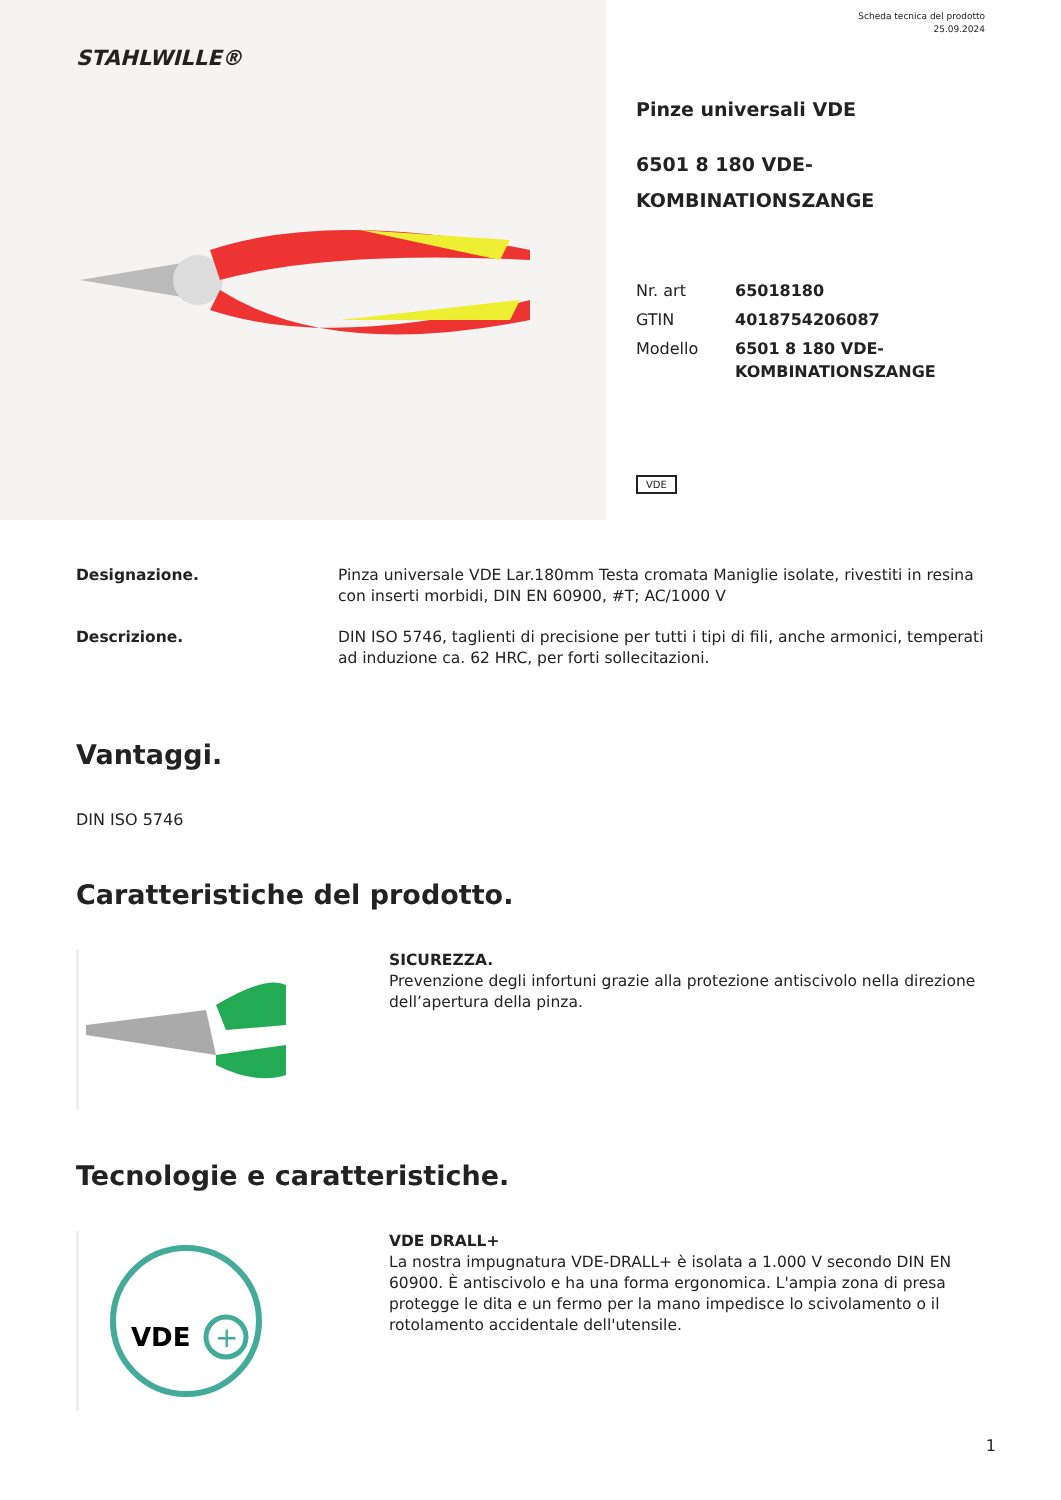STAHLWILLE®
Scheda tecnica del prodotto
25.09.2024
Pinze universali VDE
6501 8 180 VDE-
KOMBINATIONSZANGE
| Nr. art | 65018180 |
| GTIN | 4018754206087 |
| Modello | 6501 8 180 VDE- KOMBINATIONSZANGE |
VDE
Designazione. Pinza universale VDE Lar.180mm Testa cromata Maniglie isolate, rivestiti in resina con inserti morbidi, DIN EN 60900, #T; AC/1000 V
Descrizione. DIN ISO 5746, taglienti di precisione per tutti i tipi di fili, anche armonici, temperati ad induzione ca. 62 HRC, per forti sollecitazioni.
Vantaggi.
DIN ISO 5746
Caratteristiche del prodotto.
SICUREZZA.
Prevenzione degli infortuni grazie alla protezione antiscivolo nella direzione dell’apertura della pinza.
Tecnologie e caratteristiche.
VDE
+
VDE DRALL+
La nostra impugnatura VDE-DRALL+ è isolata a 1.000 V secondo DIN EN 60900. È antiscivolo e ha una forma ergonomica. L'ampia zona di presa protegge le dita e un fermo per la mano impedisce lo scivolamento o il rotolamento accidentale dell'utensile.
1